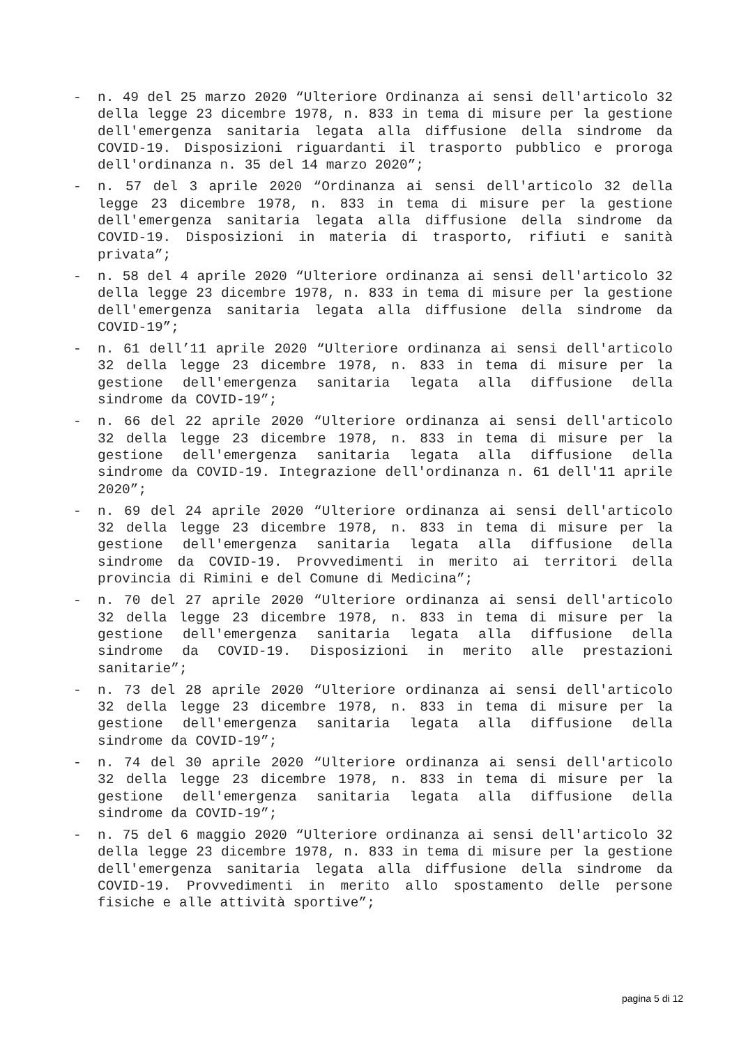- n. 49 del 25 marzo 2020 “Ulteriore Ordinanza ai sensi dell'articolo 32 della legge 23 dicembre 1978, n. 833 in tema di misure per la gestione dell'emergenza sanitaria legata alla diffusione della sindrome da COVID-19. Disposizioni riguardanti il trasporto pubblico e proroga dell'ordinanza n. 35 del 14 marzo 2020”;
- n. 57 del 3 aprile 2020 “Ordinanza ai sensi dell'articolo 32 della legge 23 dicembre 1978, n. 833 in tema di misure per la gestione dell'emergenza sanitaria legata alla diffusione della sindrome da COVID-19. Disposizioni in materia di trasporto, rifiuti e sanità privata”;
- n. 58 del 4 aprile 2020 “Ulteriore ordinanza ai sensi dell'articolo 32 della legge 23 dicembre 1978, n. 833 in tema di misure per la gestione dell'emergenza sanitaria legata alla diffusione della sindrome da COVID-19”;
- n. 61 dell’11 aprile 2020 “Ulteriore ordinanza ai sensi dell'articolo 32 della legge 23 dicembre 1978, n. 833 in tema di misure per la gestione dell'emergenza sanitaria legata alla diffusione della sindrome da COVID-19”;
- n. 66 del 22 aprile 2020 “Ulteriore ordinanza ai sensi dell'articolo 32 della legge 23 dicembre 1978, n. 833 in tema di misure per la gestione dell'emergenza sanitaria legata alla diffusione della sindrome da COVID-19. Integrazione dell'ordinanza n. 61 dell'11 aprile 2020”;
- n. 69 del 24 aprile 2020 “Ulteriore ordinanza ai sensi dell'articolo 32 della legge 23 dicembre 1978, n. 833 in tema di misure per la gestione dell'emergenza sanitaria legata alla diffusione della sindrome da COVID-19. Provvedimenti in merito ai territori della provincia di Rimini e del Comune di Medicina”;
- n. 70 del 27 aprile 2020 “Ulteriore ordinanza ai sensi dell'articolo 32 della legge 23 dicembre 1978, n. 833 in tema di misure per la gestione dell'emergenza sanitaria legata alla diffusione della sindrome da COVID-19. Disposizioni in merito alle prestazioni sanitarie”;
- n. 73 del 28 aprile 2020 “Ulteriore ordinanza ai sensi dell'articolo 32 della legge 23 dicembre 1978, n. 833 in tema di misure per la gestione dell'emergenza sanitaria legata alla diffusione della sindrome da COVID-19”;
- n. 74 del 30 aprile 2020 “Ulteriore ordinanza ai sensi dell'articolo 32 della legge 23 dicembre 1978, n. 833 in tema di misure per la gestione dell'emergenza sanitaria legata alla diffusione della sindrome da COVID-19”;
- n. 75 del 6 maggio 2020 “Ulteriore ordinanza ai sensi dell'articolo 32 della legge 23 dicembre 1978, n. 833 in tema di misure per la gestione dell'emergenza sanitaria legata alla diffusione della sindrome da COVID-19. Provvedimenti in merito allo spostamento delle persone fisiche e alle attività sportive”;
pagina 5 di 12